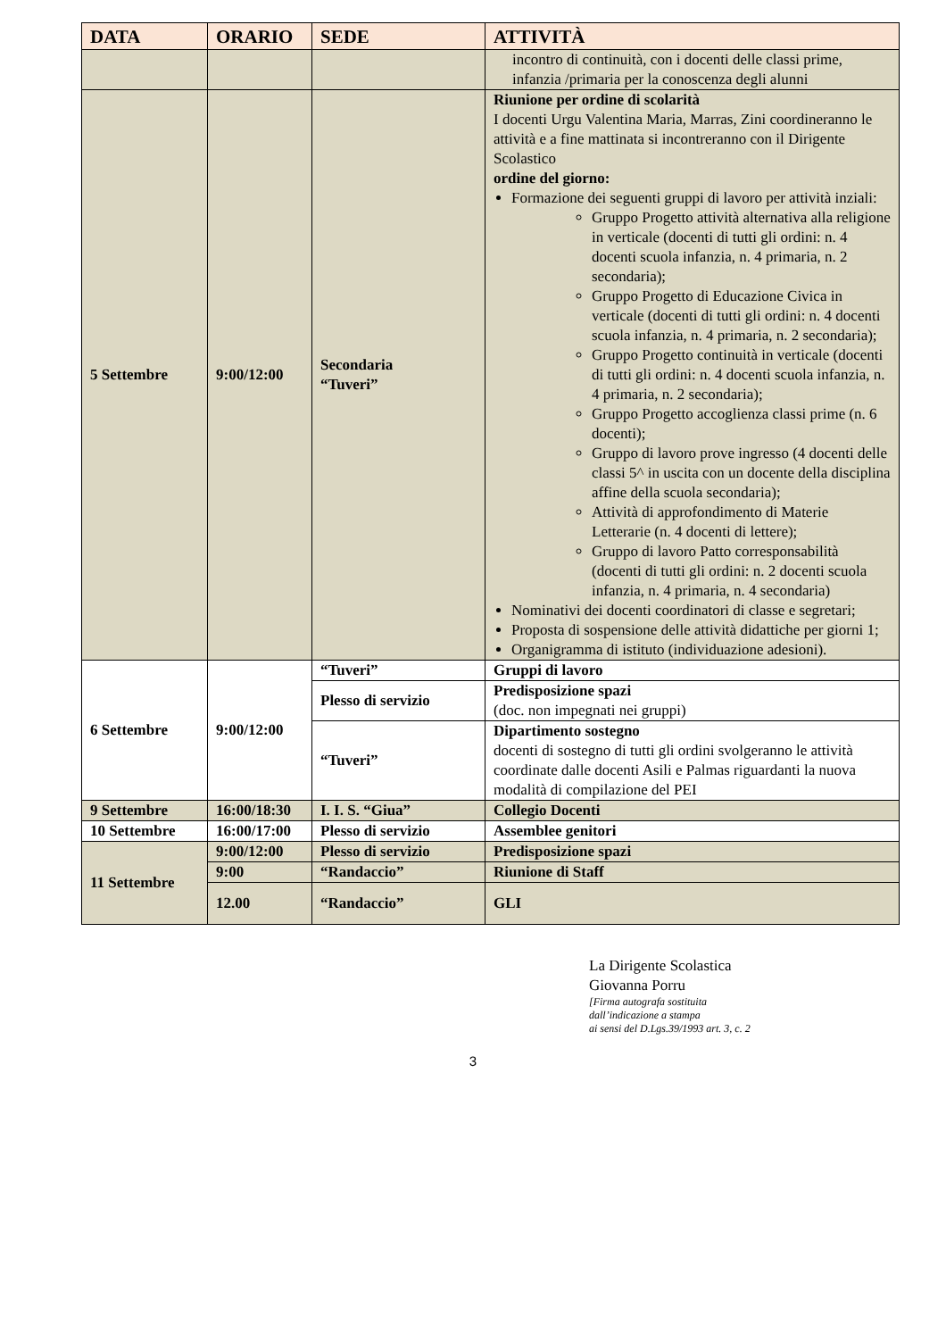| DATA | ORARIO | SEDE | ATTIVITÀ |
| --- | --- | --- | --- |
| | | | incontro di continuità, con i docenti delle classi prime, infanzia /primaria per la conoscenza degli alunni |
| 5 Settembre | 9:00/12:00 | Secondaria “Tuveri” | Riunione per ordine di scolarità I docenti Urgu Valentina Maria, Marras, Zini coordineranno le attività e a fine mattinata si incontreranno con il Dirigente Scolastico ordine del giorno: Formazione dei seguenti gruppi di lavoro per attività inziali: Gruppo Progetto attività alternativa alla religione in verticale (docenti di tutti gli ordini: n. 4 docenti scuola infanzia, n. 4 primaria, n. 2 secondaria); Gruppo Progetto di Educazione Civica in verticale (docenti di tutti gli ordini: n. 4 docenti scuola infanzia, n. 4 primaria, n. 2 secondaria); Gruppo Progetto continuità in verticale (docenti di tutti gli ordini: n. 4 docenti scuola infanzia, n. 4 primaria, n. 2 secondaria); Gruppo Progetto accoglienza classi prime (n. 6 docenti); Gruppo di lavoro prove ingresso (4 docenti delle classi 5^ in uscita con un docente della disciplina affine della scuola secondaria); Attività di approfondimento di Materie Letterarie (n. 4 docenti di lettere); Gruppo di lavoro Patto corresponsabilità (docenti di tutti gli ordini: n. 2 docenti scuola infanzia, n. 4 primaria, n. 4 secondaria) Nominativi dei docenti coordinatori di classe e segretari; Proposta di sospensione delle attività didattiche per giorni 1; Organigramma di istituto (individuazione adesioni). |
| 6 Settembre | 9:00/12:00 | “Tuveri” | Gruppi di lavoro |
| | | Plesso di servizio | Predisposizione spazi (doc. non impegnati nei gruppi) |
| | | “Tuveri” | Dipartimento sostegno docenti di sostegno di tutti gli ordini svolgeranno le attività coordinate dalle docenti Asili e Palmas riguardanti la nuova modalità di compilazione del PEI |
| 9 Settembre | 16:00/18:30 | I. I. S. “Giua” | Collegio Docenti |
| 10 Settembre | 16:00/17:00 | Plesso di servizio | Assemblee genitori |
| 11 Settembre | 9:00/12:00 | Plesso di servizio | Predisposizione spazi |
| | 9:00 | “Randaccio” | Riunione di Staff |
| | 12.00 | “Randaccio” | GLI |
La Dirigente Scolastica
Giovanna Porru
[Firma autografa sostituita
dall’indicazione a stampa
ai sensi del D.Lgs.39/1993 art. 3, c. 2
3